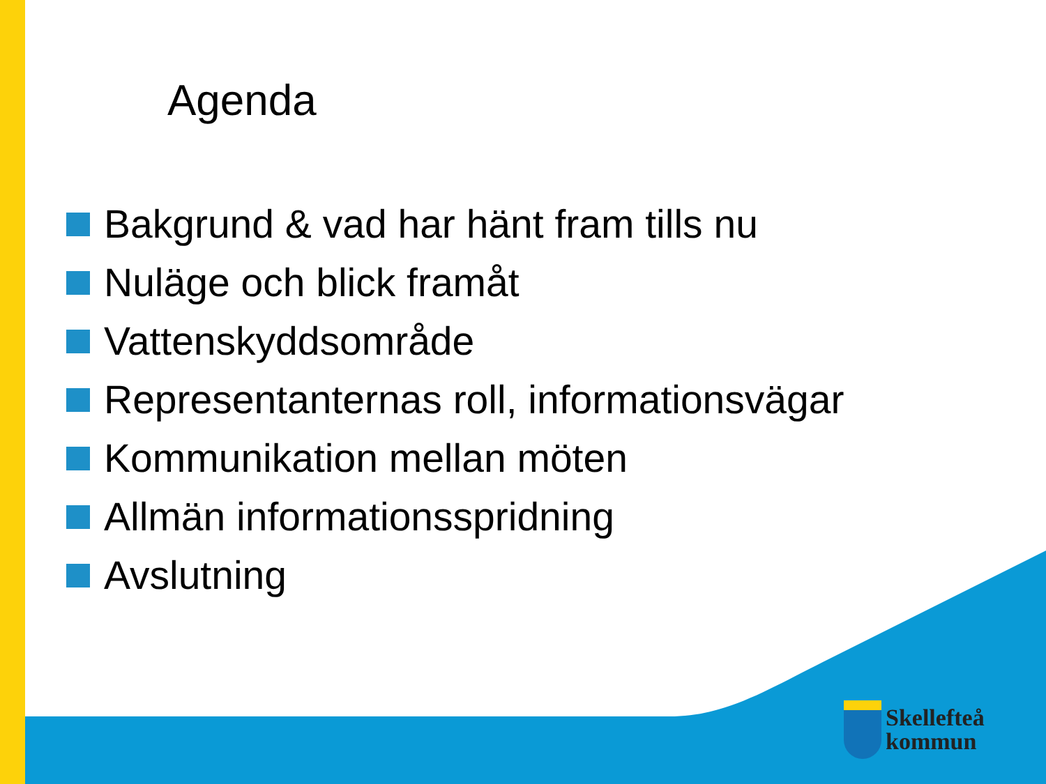Agenda
Bakgrund & vad har hänt fram tills nu
Nuläge och blick framåt
Vattenskyddsområde
Representanternas roll, informationsvägar
Kommunikation mellan möten
Allmän informationsspridning
Avslutning
Skellefteå
kommun